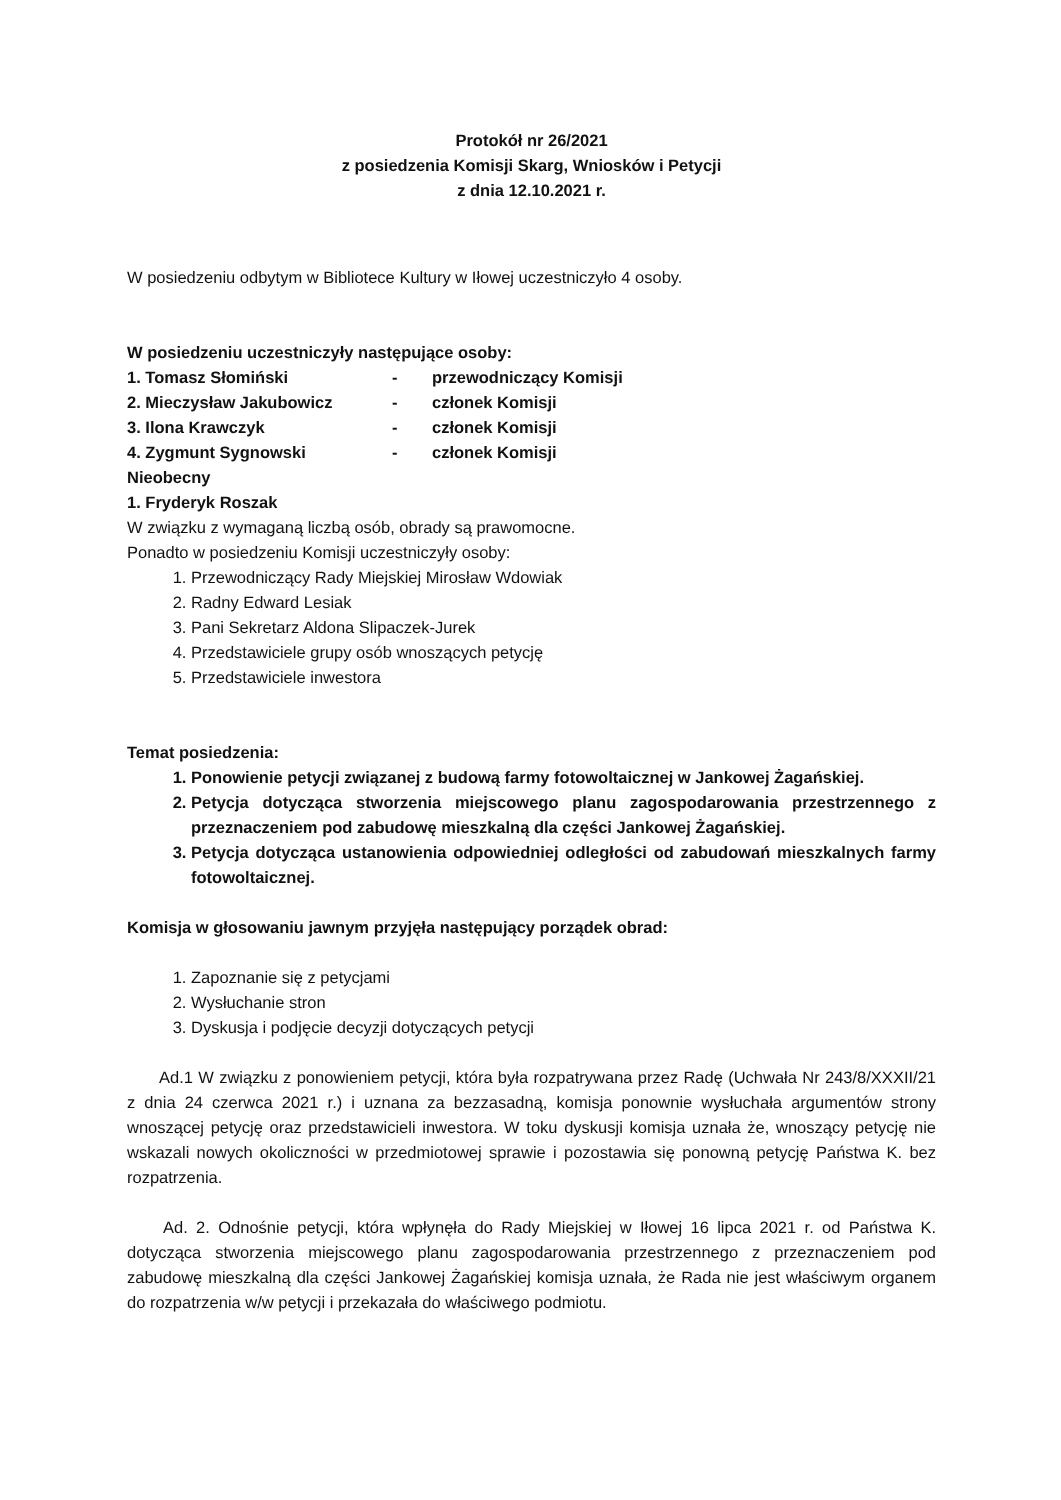Protokół nr 26/2021
z posiedzenia Komisji Skarg, Wniosków i Petycji
z dnia 12.10.2021 r.
W posiedzeniu odbytym w Bibliotece Kultury w Iłowej uczestniczyło 4 osoby.
W posiedzeniu uczestniczyły następujące osoby:
1. Tomasz Słomiński - przewodniczący Komisji
2. Mieczysław Jakubowicz - członek Komisji
3. Ilona Krawczyk - członek Komisji
4. Zygmunt Sygnowski - członek Komisji
Nieobecny
1. Fryderyk Roszak
W związku z wymaganą liczbą osób, obrady są prawomocne.
Ponadto w posiedzeniu Komisji uczestniczyły osoby:
1. Przewodniczący Rady Miejskiej Mirosław Wdowiak
2. Radny Edward Lesiak
3. Pani Sekretarz Aldona Slipaczek-Jurek
4. Przedstawiciele grupy osób wnoszących petycję
5. Przedstawiciele inwestora
Temat posiedzenia:
1. Ponowienie petycji związanej z budową farmy fotowoltaicznej w Jankowej Żagańskiej.
2. Petycja dotycząca stworzenia miejscowego planu zagospodarowania przestrzennego z przeznaczeniem pod zabudowę mieszkalną dla części Jankowej Żagańskiej.
3. Petycja dotycząca ustanowienia odpowiedniej odległości od zabudowań mieszkalnych farmy fotowoltaicznej.
Komisja w głosowaniu jawnym przyjęła następujący porządek obrad:
1. Zapoznanie się z petycjami
2. Wysłuchanie stron
3. Dyskusja i podjęcie decyzji dotyczących petycji
Ad.1 W związku z ponowieniem petycji, która była rozpatrywana przez Radę (Uchwała Nr 243/8/XXXII/21 z dnia 24 czerwca 2021 r.) i uznana za bezzasadną, komisja ponownie wysłuchała argumentów strony wnoszącej petycję oraz przedstawicieli inwestora. W toku dyskusji komisja uznała że, wnoszący petycję nie wskazali nowych okoliczności w przedmiotowej sprawie i pozostawia się ponowną petycję Państwa K. bez rozpatrzenia.
Ad. 2. Odnośnie petycji, która wpłynęła do Rady Miejskiej w Iłowej 16 lipca 2021 r. od Państwa K. dotycząca stworzenia miejscowego planu zagospodarowania przestrzennego z przeznaczeniem pod zabudowę mieszkalną dla części Jankowej Żagańskiej komisja uznała, że Rada nie jest właściwym organem do rozpatrzenia w/w petycji i przekazała do właściwego podmiotu.